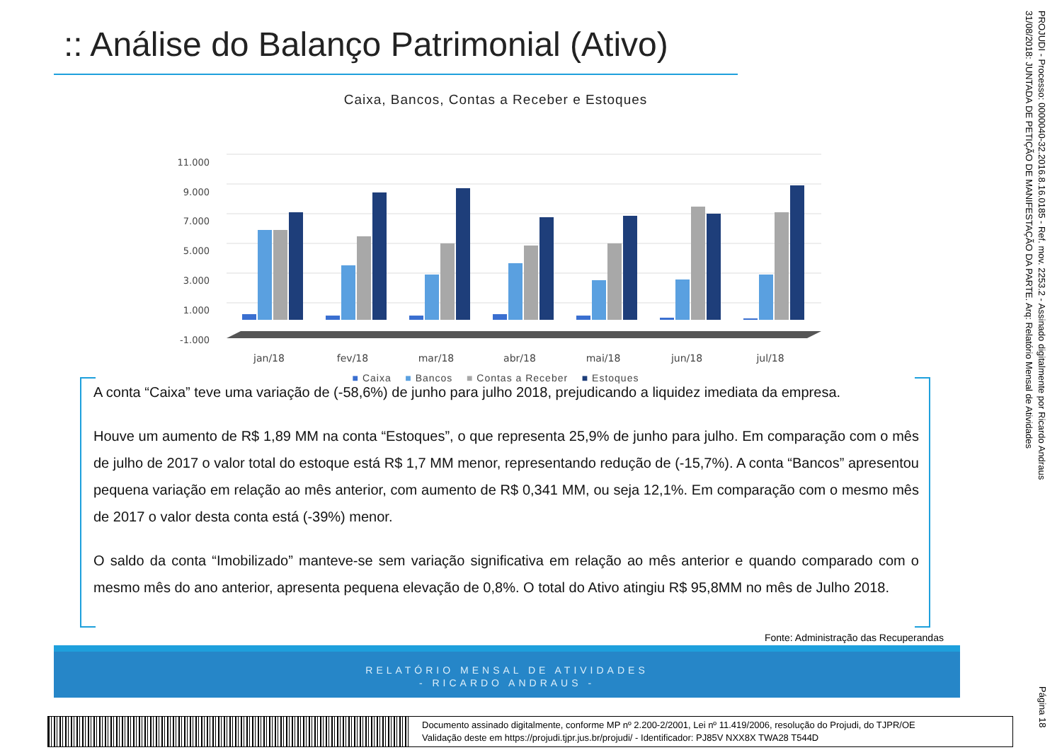:: Análise do Balanço Patrimonial (Ativo)
Caixa, Bancos, Contas a Receber e Estoques
11.000
9.000
7.000
5.000
3.000
1.000
-1.000
jan/18
fev/18
mar/18
abr/18
mai/18
jun/18
jul/18
■ Caixa ■ Bancos ■ Contas a Receber ■ Estoques
A conta “Caixa” teve uma variação de (-58,6%) de junho para julho 2018, prejudicando a liquidez imediata da empresa.
Houve um aumento de R$ 1,89 MM na conta “Estoques”, o que representa 25,9% de junho para julho. Em comparação com o mês de julho de 2017 o valor total do estoque está R$ 1,7 MM menor, representando redução de (-15,7%). A conta “Bancos” apresentou pequena variação em relação ao mês anterior, com aumento de R$ 0,341 MM, ou seja 12,1%. Em comparação com o mesmo mês de 2017 o valor desta conta está (-39%) menor.
O saldo da conta “Imobilizado” manteve-se sem variação significativa em relação ao mês anterior e quando comparado com o mesmo mês do ano anterior, apresenta pequena elevação de 0,8%. O total do Ativo atingiu R$ 95,8MM no mês de Julho 2018.
Fonte: Administração das Recuperandas
RELATÓRIO MENSAL DE ATIVIDADES
- RICARDO ANDRAUS -
PROJUDI - Processo: 0000040-32.2016.8.16.0185 - Ref. mov. 2253.2 - Assinado digitalmente por Ricardo Andraus
31/08/2018: JUNTADA DE PETIÇÃO DE MANIFESTAÇÃO DA PARTE. Arq: Relatório Mensal de Atividades
Página 18
Documento assinado digitalmente, conforme MP nº 2.200-2/2001, Lei nº 11.419/2006, resolução do Projudi, do TJPR/OE
Validação deste em https://projudi.tjpr.jus.br/projudi/ - Identificador: PJ85V NXX8X TWA28 T544D